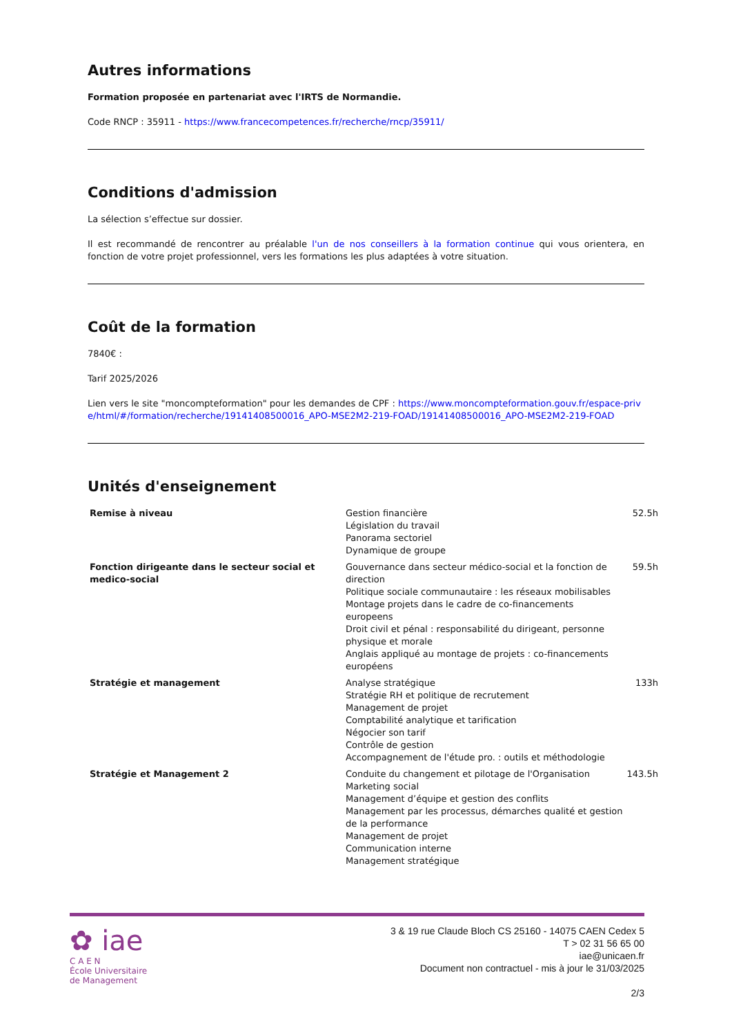Autres informations
Formation proposée en partenariat avec l'IRTS de Normandie.
Code RNCP : 35911 - https://www.francecompetences.fr/recherche/rncp/35911/
Conditions d'admission
La sélection s’effectue sur dossier.
Il est recommandé de rencontrer au préalable l'un de nos conseillers à la formation continue qui vous orientera, en fonction de votre projet professionnel, vers les formations les plus adaptées à votre situation.
Coût de la formation
7840€ :
Tarif 2025/2026
Lien vers le site "moncompteformation" pour les demandes de CPF : https://www.moncompteformation.gouv.fr/espace-prive/html/#/formation/recherche/19141408500016_APO-MSE2M2-219-FOAD/19141408500016_APO-MSE2M2-219-FOAD
Unités d'enseignement
| Remise à niveau | Gestion financière Législation du travail Panorama sectoriel Dynamique de groupe | 52.5h |
| Fonction dirigeante dans le secteur social et medico-social | Gouvernance dans secteur médico-social et la fonction de direction Politique sociale communautaire : les réseaux mobilisables Montage projets dans le cadre de co-financements europeens Droit civil et pénal : responsabilité du dirigeant, personne physique et morale Anglais appliqué au montage de projets : co-financements européens | 59.5h |
| Stratégie et management | Analyse stratégique Stratégie RH et politique de recrutement Management de projet Comptabilité analytique et tarification Négocier son tarif Contrôle de gestion Accompagnement de l'étude pro. : outils et méthodologie | 133h |
| Stratégie et Management 2 | Conduite du changement et pilotage de l'Organisation Marketing social Management d’équipe et gestion des conflits Management par les processus, démarches qualité et gestion de la performance Management de projet Communication interne Management stratégique | 143.5h |
✿ iae
C A E N
École Universitaire
de Management
3 & 19 rue Claude Bloch CS 25160 - 14075 CAEN Cedex 5
T > 02 31 56 65 00
iae@unicaen.fr
Document non contractuel - mis à jour le 31/03/2025
2/3